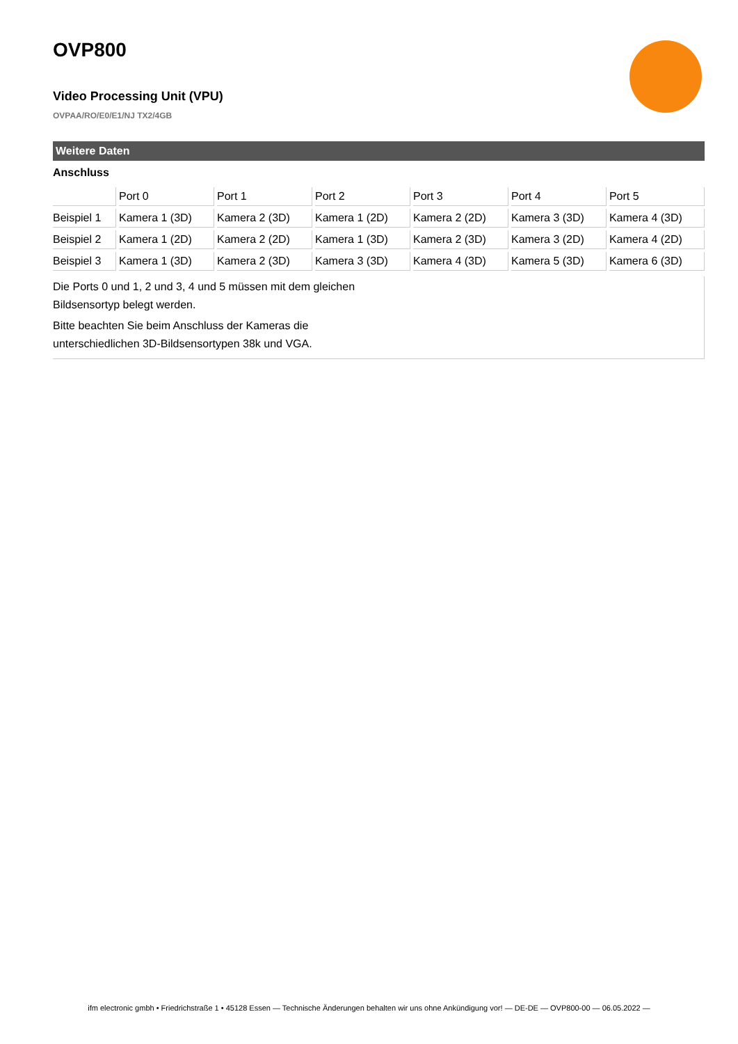OVP800
Video Processing Unit (VPU)
OVPAA/RO/E0/E1/NJ TX2/4GB
Weitere Daten
Anschluss
| | Port 0 | Port 1 | Port 2 | Port 3 | Port 4 | Port 5 |
| --- | --- | --- | --- | --- | --- | --- |
| Beispiel 1 | Kamera 1 (3D) | Kamera 2 (3D) | Kamera 1 (2D) | Kamera 2 (2D) | Kamera 3 (3D) | Kamera 4 (3D) |
| Beispiel 2 | Kamera 1 (2D) | Kamera 2 (2D) | Kamera 1 (3D) | Kamera 2 (3D) | Kamera 3 (2D) | Kamera 4 (2D) |
| Beispiel 3 | Kamera 1 (3D) | Kamera 2 (3D) | Kamera 3 (3D) | Kamera 4 (3D) | Kamera 5 (3D) | Kamera 6 (3D) |
Die Ports 0 und 1, 2 und 3, 4 und 5 müssen mit dem gleichen Bildsensortyp belegt werden.
Bitte beachten Sie beim Anschluss der Kameras die unterschiedlichen 3D-Bildsensortypen 38k und VGA.
ifm electronic gmbh • Friedrichstraße 1 • 45128 Essen — Technische Änderungen behalten wir uns ohne Ankündigung vor! — DE-DE — OVP800-00 — 06.05.2022 —